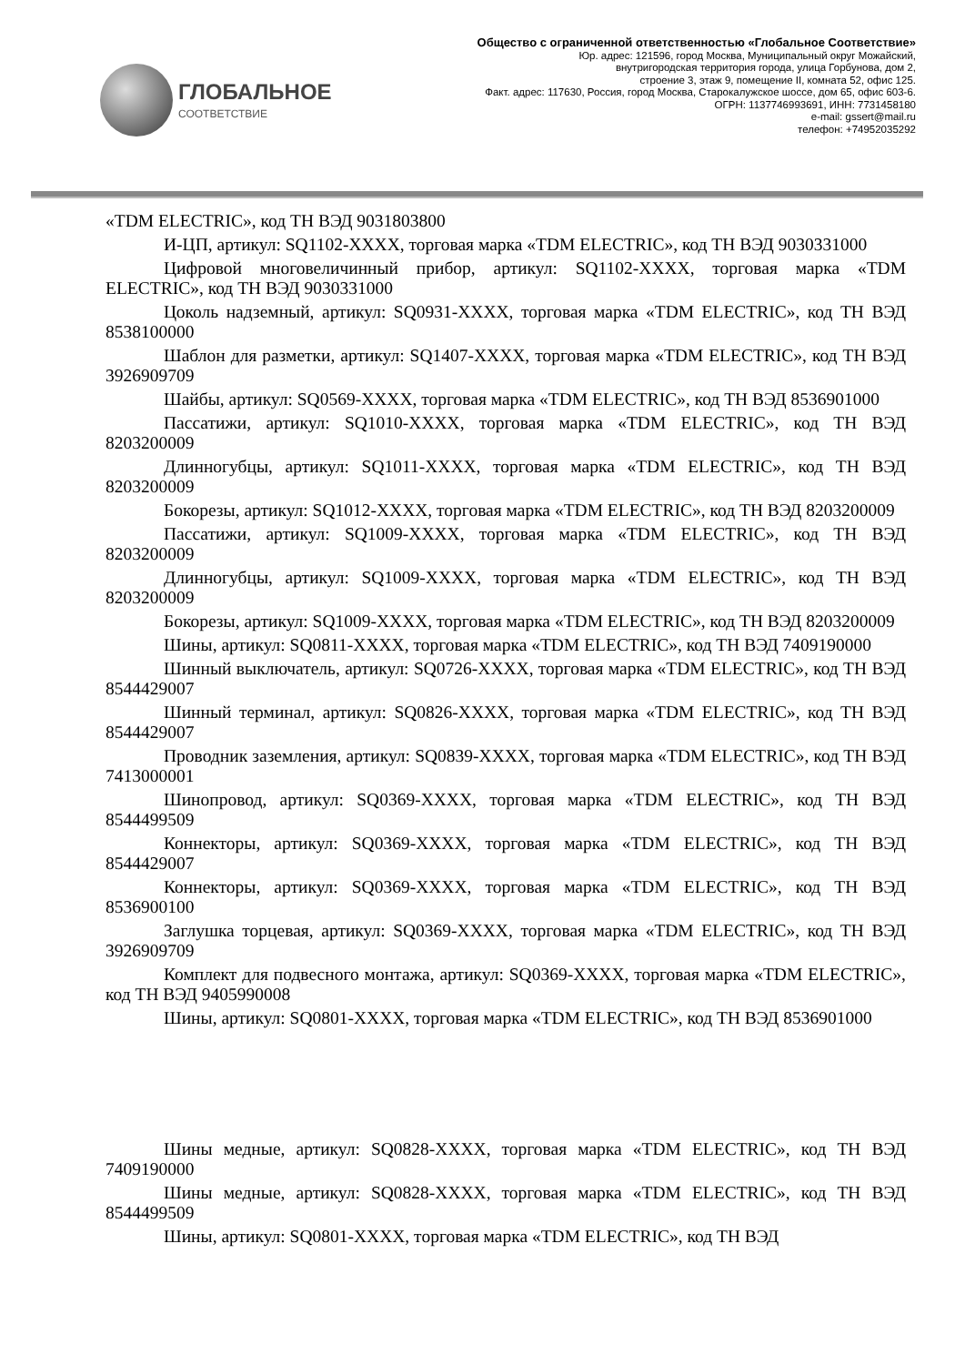ГЛОБАЛЬНОЕ
СООТВЕТСТВИЕ
Общество с ограниченной ответственностью «Глобальное Соответствие»
Юр. адрес: 121596, город Москва, Муниципальный округ Можайский,
внутригородская территория города, улица Горбунова, дом 2,
строение 3, этаж 9, помещение II, комната 52, офис 125.
Факт. адрес: 117630, Россия, город Москва, Старокалужское шоссе, дом 65, офис 603-6.
ОГРН: 1137746993691, ИНН: 7731458180
e-mail: gssert@mail.ru
телефон: +74952035292
«TDM ELECTRIC», код ТН ВЭД 9031803800
И-ЦП, артикул: SQ1102-XXXX, торговая марка «TDM ELECTRIC», код ТН ВЭД 9030331000
Цифровой многовеличинный прибор, артикул: SQ1102-XXXX, торговая марка «TDM ELECTRIC», код ТН ВЭД 9030331000
Цоколь надземный, артикул: SQ0931-XXXX, торговая марка «TDM ELECTRIC», код ТН ВЭД 8538100000
Шаблон для разметки, артикул: SQ1407-XXXX, торговая марка «TDM ELECTRIC», код ТН ВЭД 3926909709
Шайбы, артикул: SQ0569-XXXX, торговая марка «TDM ELECTRIC», код ТН ВЭД 8536901000
Пассатижи, артикул: SQ1010-XXXX, торговая марка «TDM ELECTRIC», код ТН ВЭД 8203200009
Длинногубцы, артикул: SQ1011-XXXX, торговая марка «TDM ELECTRIC», код ТН ВЭД 8203200009
Бокорезы, артикул: SQ1012-XXXX, торговая марка «TDM ELECTRIC», код ТН ВЭД 8203200009
Пассатижи, артикул: SQ1009-XXXX, торговая марка «TDM ELECTRIC», код ТН ВЭД 8203200009
Длинногубцы, артикул: SQ1009-XXXX, торговая марка «TDM ELECTRIC», код ТН ВЭД 8203200009
Бокорезы, артикул: SQ1009-XXXX, торговая марка «TDM ELECTRIC», код ТН ВЭД 8203200009
Шины, артикул: SQ0811-XXXX, торговая марка «TDM ELECTRIC», код ТН ВЭД 7409190000
Шинный выключатель, артикул: SQ0726-XXXX, торговая марка «TDM ELECTRIC», код ТН ВЭД 8544429007
Шинный терминал, артикул: SQ0826-XXXX, торговая марка «TDM ELECTRIC», код ТН ВЭД 8544429007
Проводник заземления, артикул: SQ0839-XXXX, торговая марка «TDM ELECTRIC», код ТН ВЭД 7413000001
Шинопровод, артикул: SQ0369-XXXX, торговая марка «TDM ELECTRIC», код ТН ВЭД 8544499509
Коннекторы, артикул: SQ0369-XXXX, торговая марка «TDM ELECTRIC», код ТН ВЭД 8544429007
Коннекторы, артикул: SQ0369-XXXX, торговая марка «TDM ELECTRIC», код ТН ВЭД 8536900100
Заглушка торцевая, артикул: SQ0369-XXXX, торговая марка «TDM ELECTRIC», код ТН ВЭД 3926909709
Комплект для подвесного монтажа, артикул: SQ0369-XXXX, торговая марка «TDM ELECTRIC», код ТН ВЭД 9405990008
Шины, артикул: SQ0801-XXXX, торговая марка «TDM ELECTRIC», код ТН ВЭД 8536901000
Шины медные, артикул: SQ0828-XXXX, торговая марка «TDM ELECTRIC», код ТН ВЭД 7409190000
Шины медные, артикул: SQ0828-XXXX, торговая марка «TDM ELECTRIC», код ТН ВЭД 8544499509
Шины, артикул: SQ0801-XXXX, торговая марка «TDM ELECTRIC», код ТН ВЭД